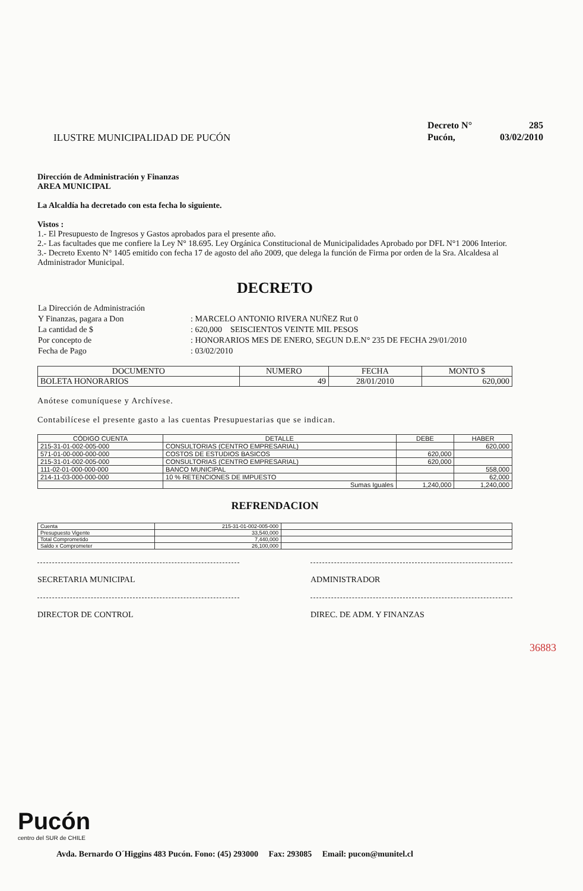ILUSTRE MUNICIPALIDAD DE PUCÓN
| Decreto N° | 285 |
| Pucón, | 03/02/2010 |
Dirección de Administración y Finanzas
AREA MUNICIPAL
La Alcaldía ha decretado con esta fecha lo siguiente.
Vistos :
1.- El Presupuesto de Ingresos y Gastos aprobados para el presente año.
2.- Las facultades que me confiere la Ley N° 18.695. Ley Orgánica Constitucional de Municipalidades Aprobado por DFL N°1 2006 Interior.
3.- Decreto Exento N° 1405 emitido con fecha 17 de agosto del año 2009, que delega la función de Firma por orden de la Sra. Alcaldesa al Administrador Municipal.
DECRETO
| La Dirección de Administración | |
| Y Finanzas, pagara a Don | : MARCELO ANTONIO RIVERA NUÑEZ Rut 0 |
| La cantidad de $ | : 620,000 SEISCIENTOS VEINTE MIL PESOS |
| Por concepto de | : HONORARIOS MES DE ENERO, SEGUN D.E.N° 235 DE FECHA 29/01/2010 |
| Fecha de Pago | : 03/02/2010 |
| DOCUMENTO | NUMERO | FECHA | MONTO $ |
| --- | --- | --- | --- |
| BOLETA HONORARIOS | 49 | 28/01/2010 | 620,000 |
Anótese comuníquese y Archívese.
Contabilícese el presente gasto a las cuentas Presupuestarias que se indican.
| CÓDIGO CUENTA | DETALLE | DEBE | HABER |
| --- | --- | --- | --- |
| 215-31-01-002-005-000 | CONSULTORIAS (CENTRO EMPRESARIAL) | | 620,000 |
| 571-01-00-000-000-000 | COSTOS DE ESTUDIOS BASICOS | 620,000 | |
| 215-31-01-002-005-000 | CONSULTORIAS (CENTRO EMPRESARIAL) | 620,000 | |
| 111-02-01-000-000-000 | BANCO MUNICIPAL | | 558,000 |
| 214-11-03-000-000-000 | 10 % RETENCIONES DE IMPUESTO | | 62,000 |
| | Sumas Iguales | 1,240,000 | 1,240,000 |
REFRENDACION
| Cuenta | 215-31-01-002-005-000 | |
| Presupuesto Vigente | 33,540,000 | |
| Total Comprometido | 7,440,000 | |
| Saldo x Comprometer | 26,100,000 | |
SECRETARIA MUNICIPAL ADMINISTRADOR
DIRECTOR DE CONTROL DIREC. DE ADM. Y FINANZAS
36883
Pucón
centro del SUR de CHILE
Avda. Bernardo O´Higgins 483 Pucón. Fono: (45) 293000 Fax: 293085 Email: pucon@munitel.cl